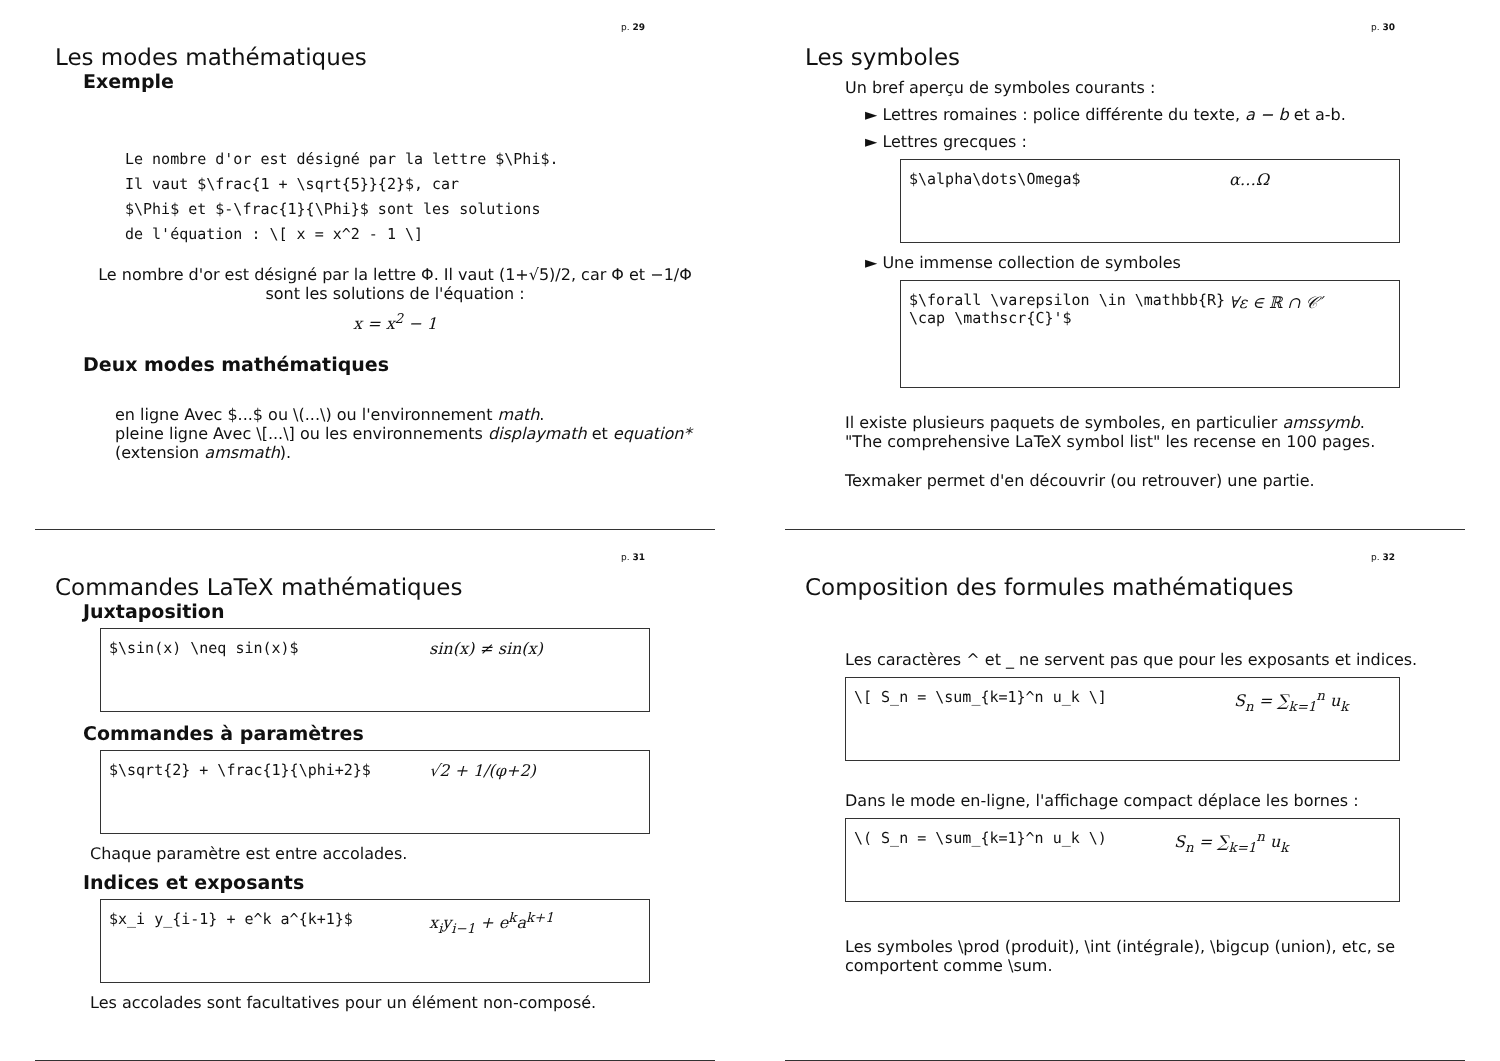p. 29
Les modes mathématiques
Exemple
Le nombre d'or est désigné par la lettre $\Phi$.
Il vaut $\frac{1 + \sqrt{5}}{2}$, car
$\Phi$ et $-\frac{1}{\Phi}$ sont les solutions
de l'équation : \[ x = x^2 - 1 \]
Le nombre d'or est désigné par la lettre Φ. Il vaut (1+√5)/2, car Φ et −1/Φ sont les solutions de l'équation :
x = x<sup>2</sup> − 1
Deux modes mathématiques
en ligne Avec $...$ ou \(...\) ou l'environnement math.
pleine ligne Avec \[...\] ou les environnements displaymath et equation* (extension amsmath).
p. 30
Les symboles
Un bref aperçu de symboles courants :
► Lettres romaines : police différente du texte, a − b et a-b.
► Lettres grecques :
$\alpha\dots\Omega$ α…Ω
► Une immense collection de symboles
$\forall \varepsilon \in \mathbb{R} \cap \mathscr{C}'$ ∀ε ∈ ℝ ∩ 𝒞′
Il existe plusieurs paquets de symboles, en particulier amssymb.
"The comprehensive LaTeX symbol list" les recense en 100 pages.
Texmaker permet d'en découvrir (ou retrouver) une partie.
p. 31
Commandes LaTeX mathématiques
Juxtaposition
$\sin(x) \neq sin(x)$ sin(x) ≠ sin(x)
Commandes à paramètres
$\sqrt{2} + \frac{1}{\phi+2}$ √2 + 1/(φ+2)
Chaque paramètre est entre accolades.
Indices et exposants
$x_i y_{i-1} + e^k a^{k+1}$ x<sub>i</sub>y<sub>i−1</sub> + e<sup>k</sup>a<sup>k+1</sup>
Les accolades sont facultatives pour un élément non-composé.
p. 32
Composition des formules mathématiques
Les caractères ^ et _ ne servent pas que pour les exposants et indices.
\[ S_n = \sum_{k=1}^n u_k \] S<sub>n</sub> = ∑<sub>k=1</sub><sup>n</sup> u<sub>k</sub>
Dans le mode en-ligne, l'affichage compact déplace les bornes :
\( S_n = \sum_{k=1}^n u_k \) S<sub>n</sub> = ∑<sub>k=1</sub><sup>n</sup> u<sub>k</sub>
Les symboles \prod (produit), \int (intégrale), \bigcup (union), etc, se comportent comme \sum.